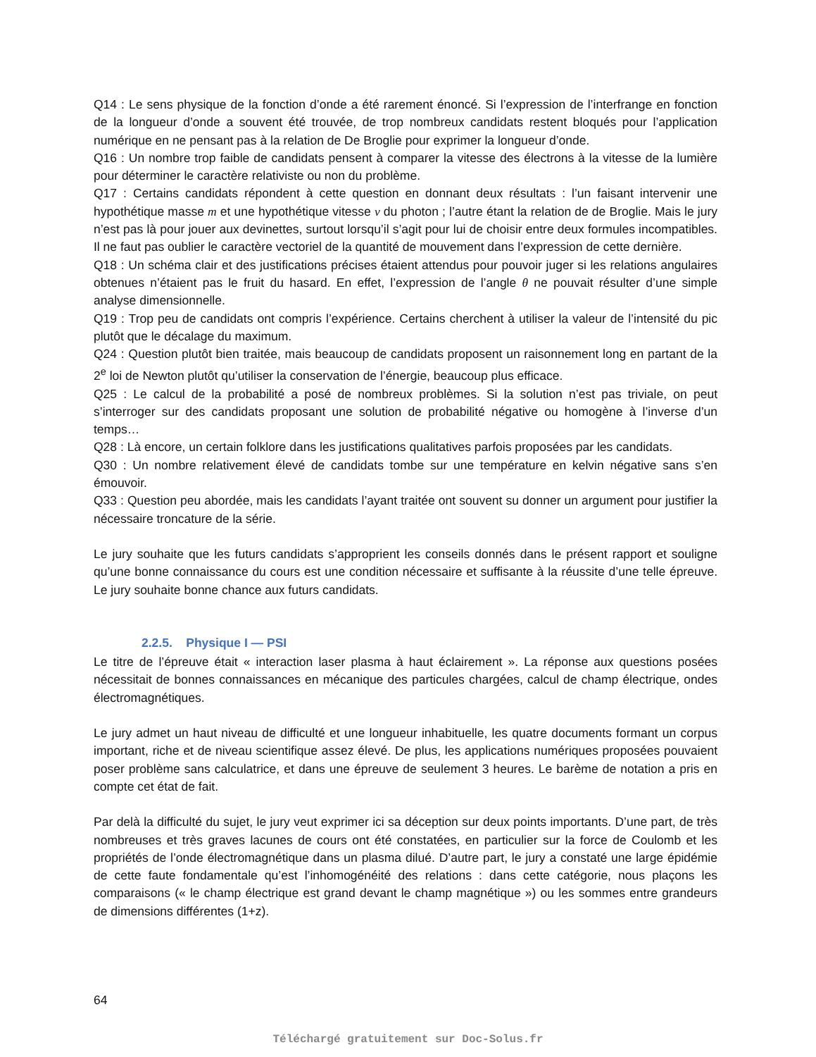Q14 : Le sens physique de la fonction d’onde a été rarement énoncé. Si l’expression de l’interfrange en fonction de la longueur d’onde a souvent été trouvée, de trop nombreux candidats restent bloqués pour l’application numérique en ne pensant pas à la relation de De Broglie pour exprimer la longueur d’onde.
Q16 : Un nombre trop faible de candidats pensent à comparer la vitesse des électrons à la vitesse de la lumière pour déterminer le caractère relativiste ou non du problème.
Q17 : Certains candidats répondent à cette question en donnant deux résultats : l’un faisant intervenir une hypothétique masse m et une hypothétique vitesse v du photon ; l’autre étant la relation de de Broglie. Mais le jury n’est pas là pour jouer aux devinettes, surtout lorsqu’il s’agit pour lui de choisir entre deux formules incompatibles. Il ne faut pas oublier le caractère vectoriel de la quantité de mouvement dans l’expression de cette dernière.
Q18 : Un schéma clair et des justifications précises étaient attendus pour pouvoir juger si les relations angulaires obtenues n’étaient pas le fruit du hasard. En effet, l’expression de l’angle θ ne pouvait résulter d’une simple analyse dimensionnelle.
Q19 : Trop peu de candidats ont compris l’expérience. Certains cherchent à utiliser la valeur de l’intensité du pic plutôt que le décalage du maximum.
Q24 : Question plutôt bien traitée, mais beaucoup de candidats proposent un raisonnement long en partant de la 2<sup>e</sup> loi de Newton plutôt qu’utiliser la conservation de l’énergie, beaucoup plus efficace.
Q25 : Le calcul de la probabilité a posé de nombreux problèmes. Si la solution n’est pas triviale, on peut s’interroger sur des candidats proposant une solution de probabilité négative ou homogène à l’inverse d’un temps…
Q28 : Là encore, un certain folklore dans les justifications qualitatives parfois proposées par les candidats.
Q30 : Un nombre relativement élevé de candidats tombe sur une température en kelvin négative sans s’en émouvoir.
Q33 : Question peu abordée, mais les candidats l’ayant traitée ont souvent su donner un argument pour justifier la nécessaire troncature de la série.
Le jury souhaite que les futurs candidats s’approprient les conseils donnés dans le présent rapport et souligne qu’une bonne connaissance du cours est une condition nécessaire et suffisante à la réussite d’une telle épreuve. Le jury souhaite bonne chance aux futurs candidats.
2.2.5. Physique I — PSI
Le titre de l’épreuve était « interaction laser plasma à haut éclairement ». La réponse aux questions posées nécessitait de bonnes connaissances en mécanique des particules chargées, calcul de champ électrique, ondes électromagnétiques.
Le jury admet un haut niveau de difficulté et une longueur inhabituelle, les quatre documents formant un corpus important, riche et de niveau scientifique assez élevé. De plus, les applications numériques proposées pouvaient poser problème sans calculatrice, et dans une épreuve de seulement 3 heures. Le barème de notation a pris en compte cet état de fait.
Par delà la difficulté du sujet, le jury veut exprimer ici sa déception sur deux points importants. D’une part, de très nombreuses et très graves lacunes de cours ont été constatées, en particulier sur la force de Coulomb et les propriétés de l’onde électromagnétique dans un plasma dilué. D’autre part, le jury a constaté une large épidémie de cette faute fondamentale qu’est l’inhomogénéité des relations : dans cette catégorie, nous plaçons les comparaisons (« le champ électrique est grand devant le champ magnétique ») ou les sommes entre grandeurs de dimensions différentes (1+z).
64
Téléchargé gratuitement sur Doc-Solus.fr